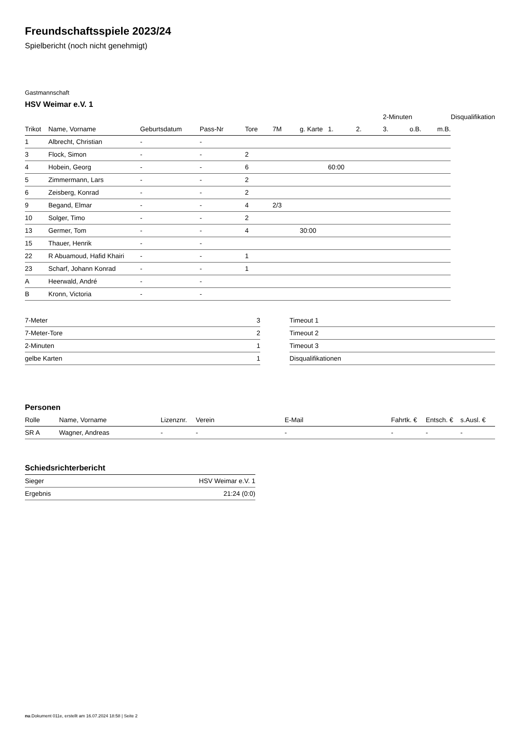Freundschaftsspiele 2023/24
Spielbericht (noch nicht genehmigt)
Gastmannschaft
HSV Weimar e.V. 1
| | | | | | | | | | 2-Minuten | | | Disqualifikation |
| --- | --- | --- | --- | --- | --- | --- | --- | --- | --- | --- | --- | --- |
| Trikot | Name, Vorname | Geburtsdatum | Pass-Nr | Tore | 7M | g. Karte | 1. | 2. | 3. | o.B. | m.B. | |
| 1 | Albrecht, Christian | - | - | | | | | | | | | |
| 3 | Flock, Simon | - | - | 2 | | | | | | | | |
| 4 | Hobein, Georg | - | - | 6 | | | 60:00 | | | | | |
| 5 | Zimmermann, Lars | - | - | 2 | | | | | | | | |
| 6 | Zeisberg, Konrad | - | - | 2 | | | | | | | | |
| 9 | Begand, Elmar | - | - | 4 | 2/3 | | | | | | | |
| 10 | Solger, Timo | - | - | 2 | | | | | | | | |
| 13 | Germer, Tom | - | - | 4 | | 30:00 | | | | | | |
| 15 | Thauer, Henrik | - | - | | | | | | | | | |
| 22 | R Abuamoud, Hafid Khairi | - | - | 1 | | | | | | | | |
| 23 | Scharf, Johann Konrad | - | - | 1 | | | | | | | | |
| A | Heerwald, André | - | - | | | | | | | | | |
| B | Kronn, Victoria | - | - | | | | | | | | | |
| 7-Meter | 3 |
| 7-Meter-Tore | 2 |
| 2-Minuten | 1 |
| gelbe Karten | 1 |
| Timeout 1 |
| Timeout 2 |
| Timeout 3 |
| Disqualifikationen |
Personen
| Rolle | Name, Vorname | Lizenznr. | Verein | E-Mail | Fahrtk. € | Entsch. € | s.Ausl. € |
| --- | --- | --- | --- | --- | --- | --- | --- |
| SR A | Wagner, Andreas | - | - | - | - | - | - |
Schiedsrichterbericht
| Sieger | HSV Weimar e.V. 1 |
| Ergebnis | 21:24 (0:0) |
nu.Dokument 011e, erstellt am 16.07.2024 18:58 | Seite 2